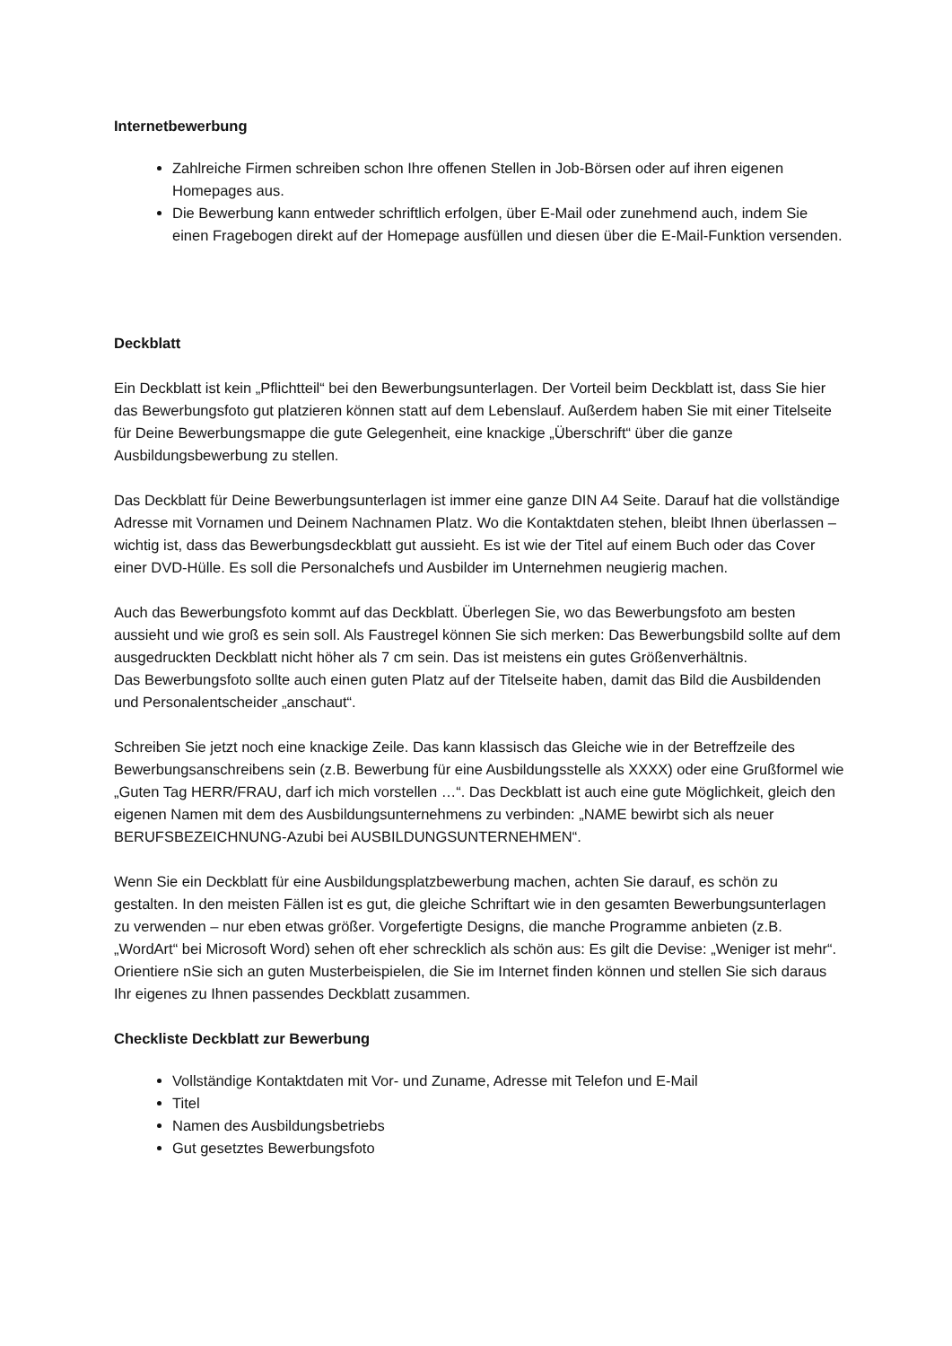Internetbewerbung
Zahlreiche Firmen schreiben schon Ihre offenen Stellen in Job-Börsen oder auf ihren eigenen Homepages aus.
Die Bewerbung kann entweder schriftlich erfolgen, über E-Mail oder zunehmend auch, indem Sie einen Fragebogen direkt auf der Homepage ausfüllen und diesen über die E-Mail-Funktion versenden.
Deckblatt
Ein Deckblatt ist kein „Pflichtteil“ bei den Bewerbungsunterlagen. Der Vorteil beim Deckblatt ist, dass Sie hier das Bewerbungsfoto gut platzieren können statt auf dem Lebenslauf. Außerdem haben Sie mit einer Titelseite für Deine Bewerbungsmappe die gute Gelegenheit, eine knackige „Überschrift“ über die ganze Ausbildungsbewerbung zu stellen.
Das Deckblatt für Deine Bewerbungsunterlagen ist immer eine ganze DIN A4 Seite. Darauf hat die vollständige Adresse mit Vornamen und Deinem Nachnamen Platz. Wo die Kontaktdaten stehen, bleibt Ihnen überlassen – wichtig ist, dass das Bewerbungsdeckblatt gut aussieht. Es ist wie der Titel auf einem Buch oder das Cover einer DVD-Hülle. Es soll die Personalchefs und Ausbilder im Unternehmen neugierig machen.
Auch das Bewerbungsfoto kommt auf das Deckblatt. Überlegen Sie, wo das Bewerbungsfoto am besten aussieht und wie groß es sein soll. Als Faustregel können Sie sich merken: Das Bewerbungsbild sollte auf dem ausgedruckten Deckblatt nicht höher als 7 cm sein. Das ist meistens ein gutes Größenverhältnis.
Das Bewerbungsfoto sollte auch einen guten Platz auf der Titelseite haben, damit das Bild die Ausbildenden und Personalentscheider „anschaut“.
Schreiben Sie jetzt noch eine knackige Zeile. Das kann klassisch das Gleiche wie in der Betreffzeile des Bewerbungsanschreibens sein (z.B. Bewerbung für eine Ausbildungsstelle als XXXX) oder eine Grußformel wie „Guten Tag HERR/FRAU, darf ich mich vorstellen …“. Das Deckblatt ist auch eine gute Möglichkeit, gleich den eigenen Namen mit dem des Ausbildungsunternehmens zu verbinden: „NAME bewirbt sich als neuer BERUFSBEZEICHNUNG-Azubi bei AUSBILDUNGSUNTERNEHMEN“.
Wenn Sie ein Deckblatt für eine Ausbildungsplatzbewerbung machen, achten Sie darauf, es schön zu gestalten. In den meisten Fällen ist es gut, die gleiche Schriftart wie in den gesamten Bewerbungsunterlagen zu verwenden – nur eben etwas größer. Vorgefertigte Designs, die manche Programme anbieten (z.B. „WordArt“ bei Microsoft Word) sehen oft eher schrecklich als schön aus: Es gilt die Devise: „Weniger ist mehr“. Orientiere nSie sich an guten Musterbeispielen, die Sie im Internet finden können und stellen Sie sich daraus Ihr eigenes zu Ihnen passendes Deckblatt zusammen.
Checkliste Deckblatt zur Bewerbung
Vollständige Kontaktdaten mit Vor- und Zuname, Adresse mit Telefon und E-Mail
Titel
Namen des Ausbildungsbetriebs
Gut gesetztes Bewerbungsfoto